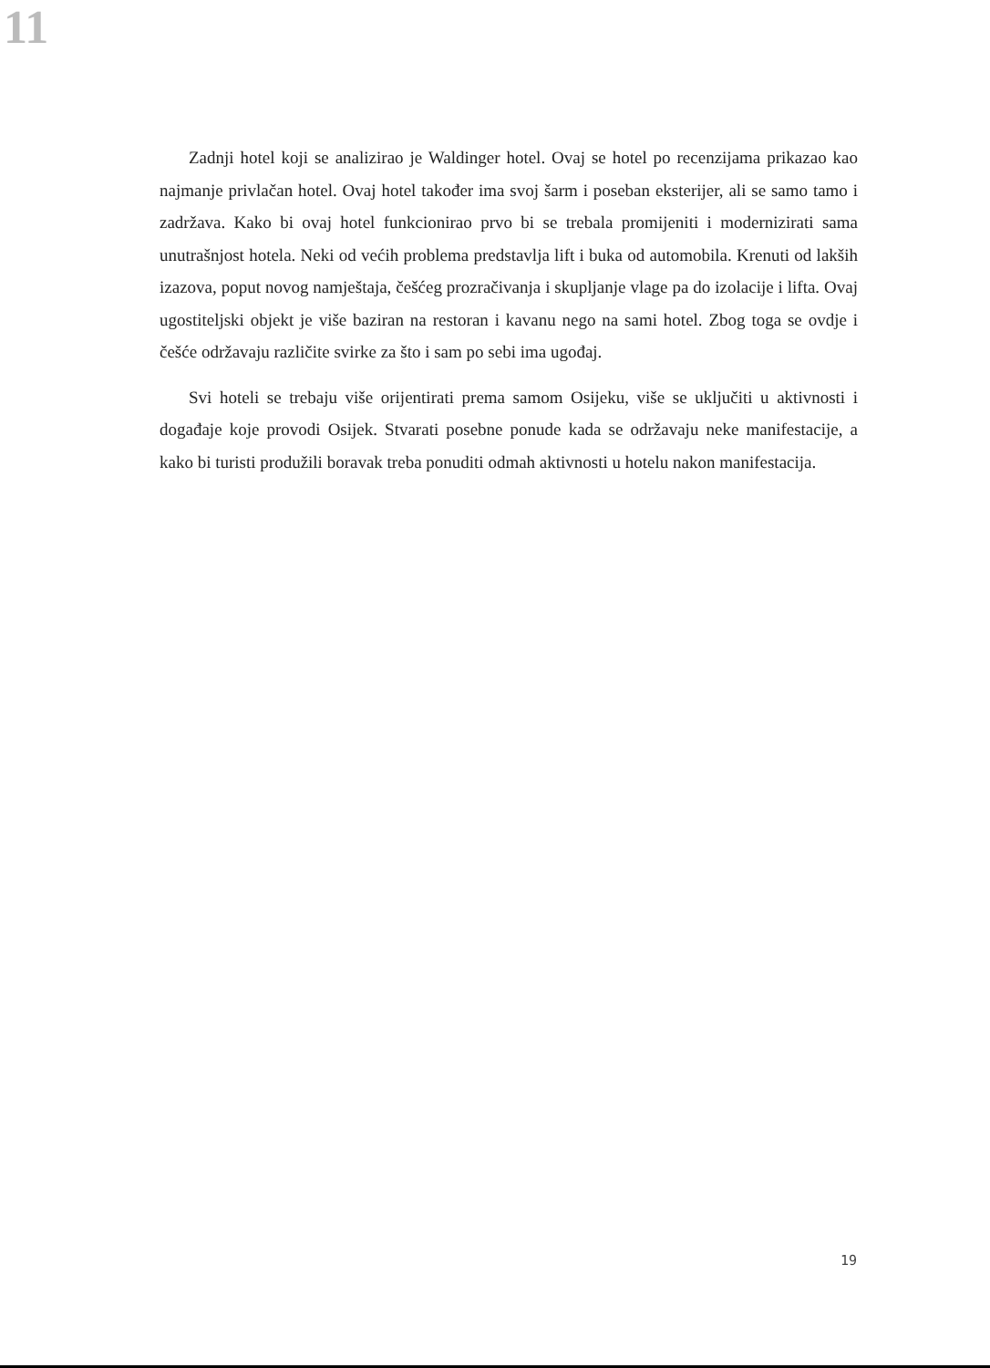11
Zadnji hotel koji se analizirao je Waldinger hotel. Ovaj se hotel po recenzijama prikazao kao najmanje privlačan hotel. Ovaj hotel također ima svoj šarm i poseban eksterijer, ali se samo tamo i zadržava. Kako bi ovaj hotel funkcionirao prvo bi se trebala promijeniti i modernizirati sama unutrašnjost hotela. Neki od većih problema predstavlja lift i buka od automobila. Krenuti od lakših izazova, poput novog namještaja, češćeg prozračivanja i skupljanje vlage pa do izolacije i lifta. Ovaj ugostiteljski objekt je više baziran na restoran i kavanu nego na sami hotel. Zbog toga se ovdje i češće održavaju različite svirke za što i sam po sebi ima ugođaj.
Svi hoteli se trebaju više orijentirati prema samom Osijeku, više se uključiti u aktivnosti i događaje koje provodi Osijek. Stvarati posebne ponude kada se održavaju neke manifestacije, a kako bi turisti produžili boravak treba ponuditi odmah aktivnosti u hotelu nakon manifestacija.
19